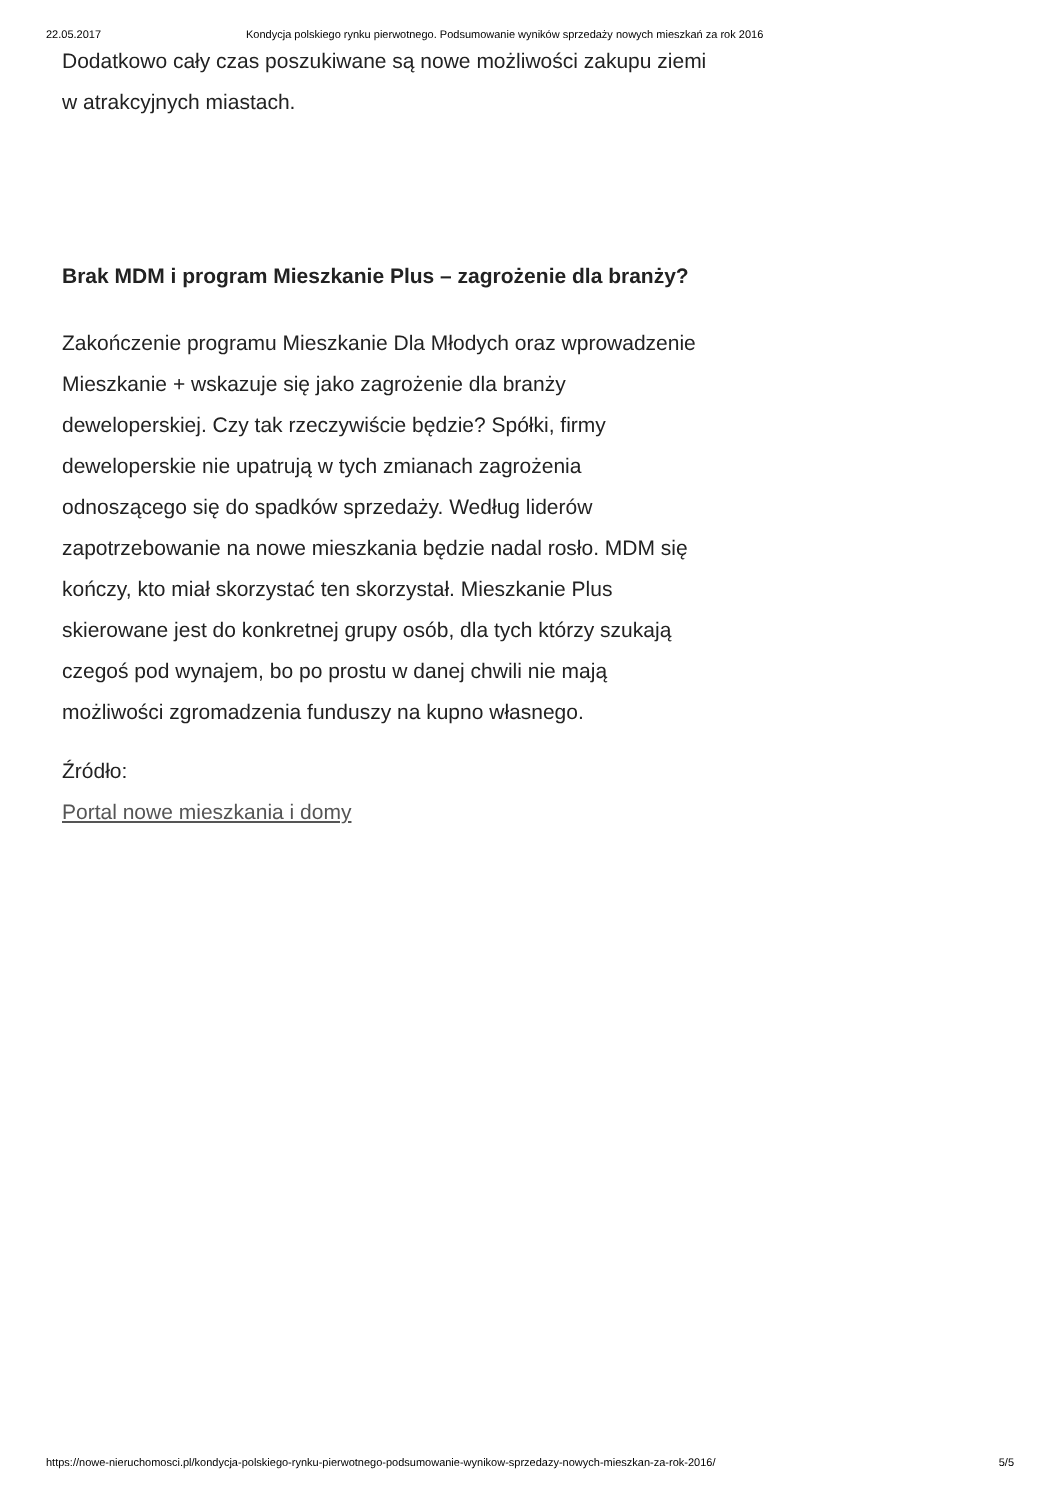22.05.2017 Kondycja polskiego rynku pierwotnego. Podsumowanie wyników sprzedaży nowych mieszkań za rok 2016
Dodatkowo cały czas poszukiwane są nowe możliwości zakupu ziemi w atrakcyjnych miastach.
Brak MDM i program Mieszkanie Plus – zagrożenie dla branży?
Zakończenie programu Mieszkanie Dla Młodych oraz wprowadzenie Mieszkanie + wskazuje się jako zagrożenie dla branży deweloperskiej. Czy tak rzeczywiście będzie? Spółki, firmy deweloperskie nie upatrują w tych zmianach zagrożenia odnoszącego się do spadków sprzedaży. Według liderów zapotrzebowanie na nowe mieszkania będzie nadal rosło. MDM się kończy, kto miał skorzystać ten skorzystał. Mieszkanie Plus skierowane jest do konkretnej grupy osób, dla tych którzy szukają czegoś pod wynajem, bo po prostu w danej chwili nie mają możliwości zgromadzenia funduszy na kupno własnego.
Źródło:
Portal nowe mieszkania i domy
https://nowe-nieruchomosci.pl/kondycja-polskiego-rynku-pierwotnego-podsumowanie-wynikow-sprzedazy-nowych-mieszkan-za-rok-2016/ 5/5